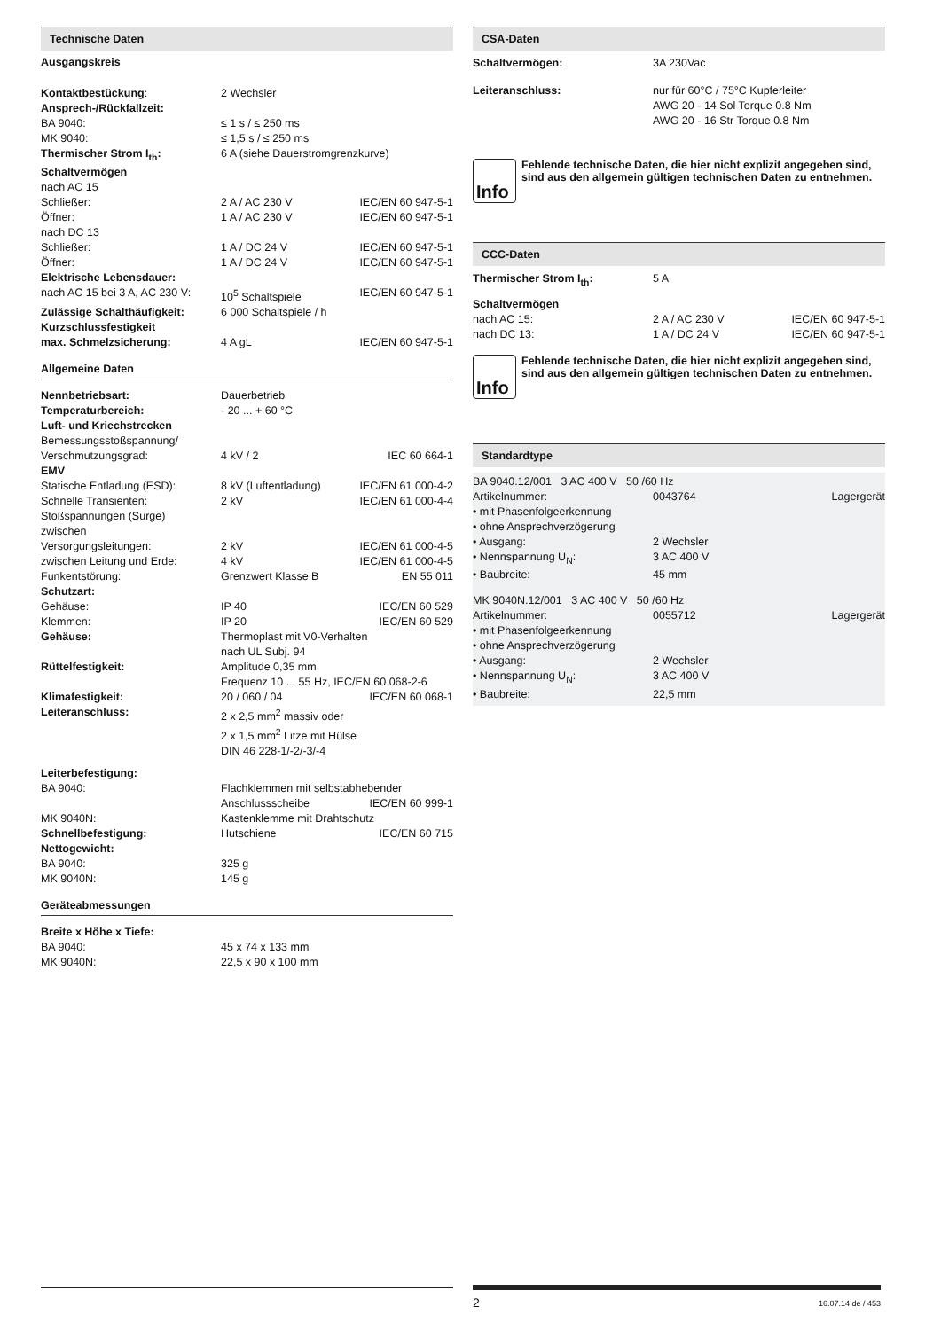Technische Daten
Ausgangskreis
| Kontaktbestückung : | 2 Wechsler | |
| Ansprech-/Rückfallzeit: | | |
| BA 9040: | ≤ 1 s / ≤ 250 ms | |
| MK 9040: | ≤ 1,5 s / ≤ 250 ms | |
| Thermischer Strom I<sub>th</sub>: | 6 A (siehe Dauerstromgrenzkurve) | |
| Schaltvermögen | | |
| nach AC 15 | | |
| Schließer: | 2 A / AC 230 V | IEC/EN 60 947-5-1 |
| Öffner: | 1 A / AC 230 V | IEC/EN 60 947-5-1 |
| nach DC 13 | | |
| Schließer: | 1 A / DC 24 V | IEC/EN 60 947-5-1 |
| Öffner: | 1 A / DC 24 V | IEC/EN 60 947-5-1 |
| Elektrische Lebensdauer: | | |
| nach AC 15 bei 3 A, AC 230 V: | 10<sup>5</sup> Schaltspiele | IEC/EN 60 947-5-1 |
| Zulässige Schalthäufigkeit: | 6 000 Schaltspiele / h | |
| Kurzschlussfestigkeit | | |
| max. Schmelzsicherung: | 4 A gL | IEC/EN 60 947-5-1 |
Allgemeine Daten
| Nennbetriebsart: | Dauerbetrieb | |
| Temperaturbereich: | - 20 ... + 60 °C | |
| Luft- und Kriechstrecken | | |
| Bemessungsstoßspannung/ | | |
| Verschmutzungsgrad: | 4 kV / 2 | IEC 60 664-1 |
| EMV | | |
| Statische Entladung (ESD): | 8 kV (Luftentladung) | IEC/EN 61 000-4-2 |
| Schnelle Transienten: | 2 kV | IEC/EN 61 000-4-4 |
| Stoßspannungen (Surge) | | |
| zwischen | | |
| Versorgungsleitungen: | 2 kV | IEC/EN 61 000-4-5 |
| zwischen Leitung und Erde: | 4 kV | IEC/EN 61 000-4-5 |
| Funkentstörung: | Grenzwert Klasse B | EN 55 011 |
| Schutzart: | | |
| Gehäuse: | IP 40 | IEC/EN 60 529 |
| Klemmen: | IP 20 | IEC/EN 60 529 |
| Gehäuse: | Thermoplast mit V0-Verhalten nach UL Subj. 94 | |
| Rüttelfestigkeit: | Amplitude 0,35 mm Frequenz 10 ... 55 Hz, IEC/EN 60 068-2-6 | |
| Klimafestigkeit: | 20 / 060 / 04 | IEC/EN 60 068-1 |
| Leiteranschluss: | 2 x 2,5 mm<sup>2</sup> massiv oder 2 x 1,5 mm<sup>2</sup> Litze mit Hülse DIN 46 228-1/-2/-3/-4 | |
| Leiterbefestigung: | | |
| BA 9040: | Flachklemmen mit selbstabhebender | |
| | Anschlussscheibe | IEC/EN 60 999-1 |
| MK 9040N: | Kastenklemme mit Drahtschutz | |
| Schnellbefestigung: | Hutschiene | IEC/EN 60 715 |
| Nettogewicht: | | |
| BA 9040: | 325 g | |
| MK 9040N: | 145 g | |
Geräteabmessungen
| Breite x Höhe x Tiefe: | |
| BA 9040: | 45 x 74 x 133 mm |
| MK 9040N: | 22,5 x 90 x 100 mm |
CSA-Daten
| Schaltvermögen: | 3A 230Vac |
| Leiteranschluss: | nur für 60°C / 75°C Kupferleiter AWG 20 - 14 Sol Torque 0.8 Nm AWG 20 - 16 Str Torque 0.8 Nm |
Info
Fehlende technische Daten, die hier nicht explizit angegeben sind, sind aus den allgemein gültigen technischen Daten zu entnehmen.
CCC-Daten
| Thermischer Strom I<sub>th</sub>: | 5 A | |
| Schaltvermögen | | |
| nach AC 15: | 2 A / AC 230 V | IEC/EN 60 947-5-1 |
| nach DC 13: | 1 A / DC 24 V | IEC/EN 60 947-5-1 |
Info
Fehlende technische Daten, die hier nicht explizit angegeben sind, sind aus den allgemein gültigen technischen Daten zu entnehmen.
Standardtype
| BA 9040.12/001 3 AC 400 V 50 /60 Hz | | |
| Artikelnummer: | 0043764 | Lagergerät |
| • mit Phasenfolgeerkennung | | |
| • ohne Ansprechverzögerung | | |
| • Ausgang: | 2 Wechsler | |
| • Nennspannung U<sub>N</sub>: | 3 AC 400 V | |
| • Baubreite: | 45 mm | |
| MK 9040N.12/001 3 AC 400 V 50 /60 Hz | | |
| Artikelnummer: | 0055712 | Lagergerät |
| • mit Phasenfolgeerkennung | | |
| • ohne Ansprechverzögerung | | |
| • Ausgang: | 2 Wechsler | |
| • Nennspannung U<sub>N</sub>: | 3 AC 400 V | |
| • Baubreite: | 22,5 mm | |
2 16.07.14 de / 453